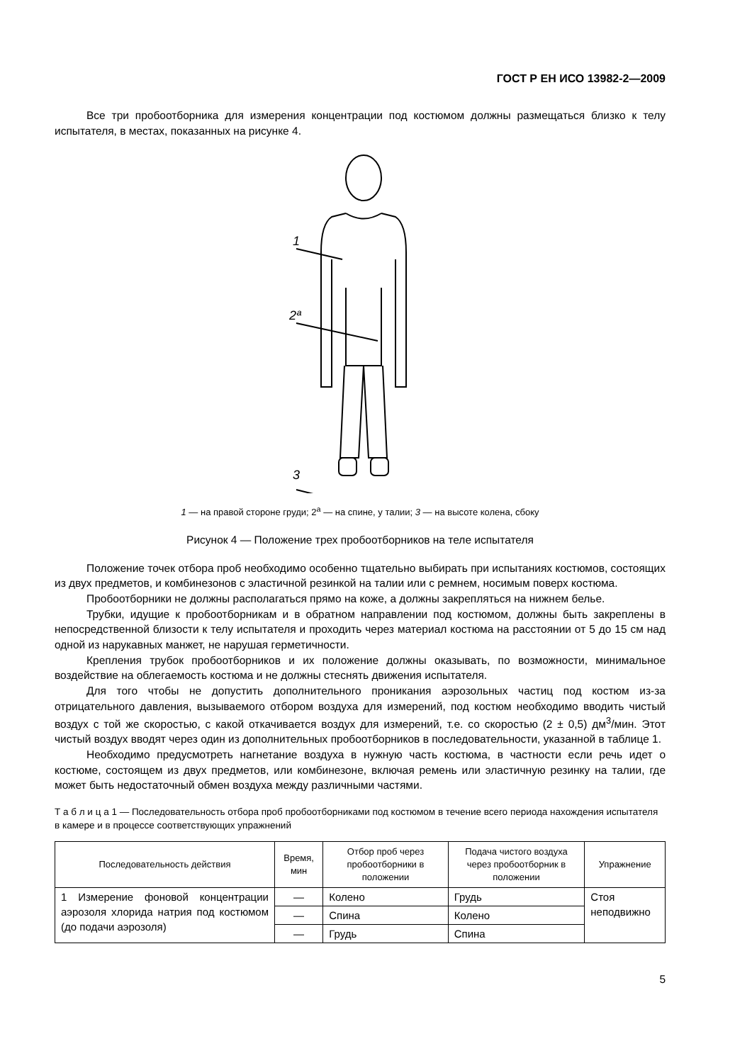ГОСТ Р ЕН ИСО 13982-2—2009
Все три пробоотборника для измерения концентрации под костюмом должны размещаться близко к телу испытателя, в местах, показанных на рисунке 4.
1
2ª
3
1 — на правой стороне груди; 2<sup>а</sup> — на спине, у талии; 3 — на высоте колена, сбоку
Рисунок 4 — Положение трех пробоотборников на теле испытателя
Положение точек отбора проб необходимо особенно тщательно выбирать при испытаниях костюмов, состоящих из двух предметов, и комбинезонов с эластичной резинкой на талии или с ремнем, носимым поверх костюма.
Пробоотборники не должны располагаться прямо на коже, а должны закрепляться на нижнем белье.
Трубки, идущие к пробоотборникам и в обратном направлении под костюмом, должны быть закреплены в непосредственной близости к телу испытателя и проходить через материал костюма на расстоянии от 5 до 15 см над одной из нарукавных манжет, не нарушая герметичности.
Крепления трубок пробоотборников и их положение должны оказывать, по возможности, минимальное воздействие на облегаемость костюма и не должны стеснять движения испытателя.
Для того чтобы не допустить дополнительного проникания аэрозольных частиц под костюм из-за отрицательного давления, вызываемого отбором воздуха для измерений, под костюм необходимо вводить чистый воздух с той же скоростью, с какой откачивается воздух для измерений, т.е. со скоростью (2 ± 0,5) дм<sup>3</sup>/мин. Этот чистый воздух вводят через один из дополнительных пробоотборников в последовательности, указанной в таблице 1.
Необходимо предусмотреть нагнетание воздуха в нужную часть костюма, в частности если речь идет о костюме, состоящем из двух предметов, или комбинезоне, включая ремень или эластичную резинку на талии, где может быть недостаточный обмен воздуха между различными частями.
Т а б л и ц а 1 — Последовательность отбора проб пробоотборниками под костюмом в течение всего периода нахождения испытателя в камере и в процессе соответствующих упражнений
| Последовательность действия | Время, мин | Отбор проб через пробоотборники в положении | Подача чистого воздуха через пробоотборник в положении | Упражнение |
| --- | --- | --- | --- | --- |
| 1 Измерение фоновой концентрации аэрозоля хлорида натрия под костюмом (до подачи аэрозоля) | — | Колено | Грудь | Стоя неподвижно |
| | — | Спина | Колено | |
| | — | Грудь | Спина | |
5